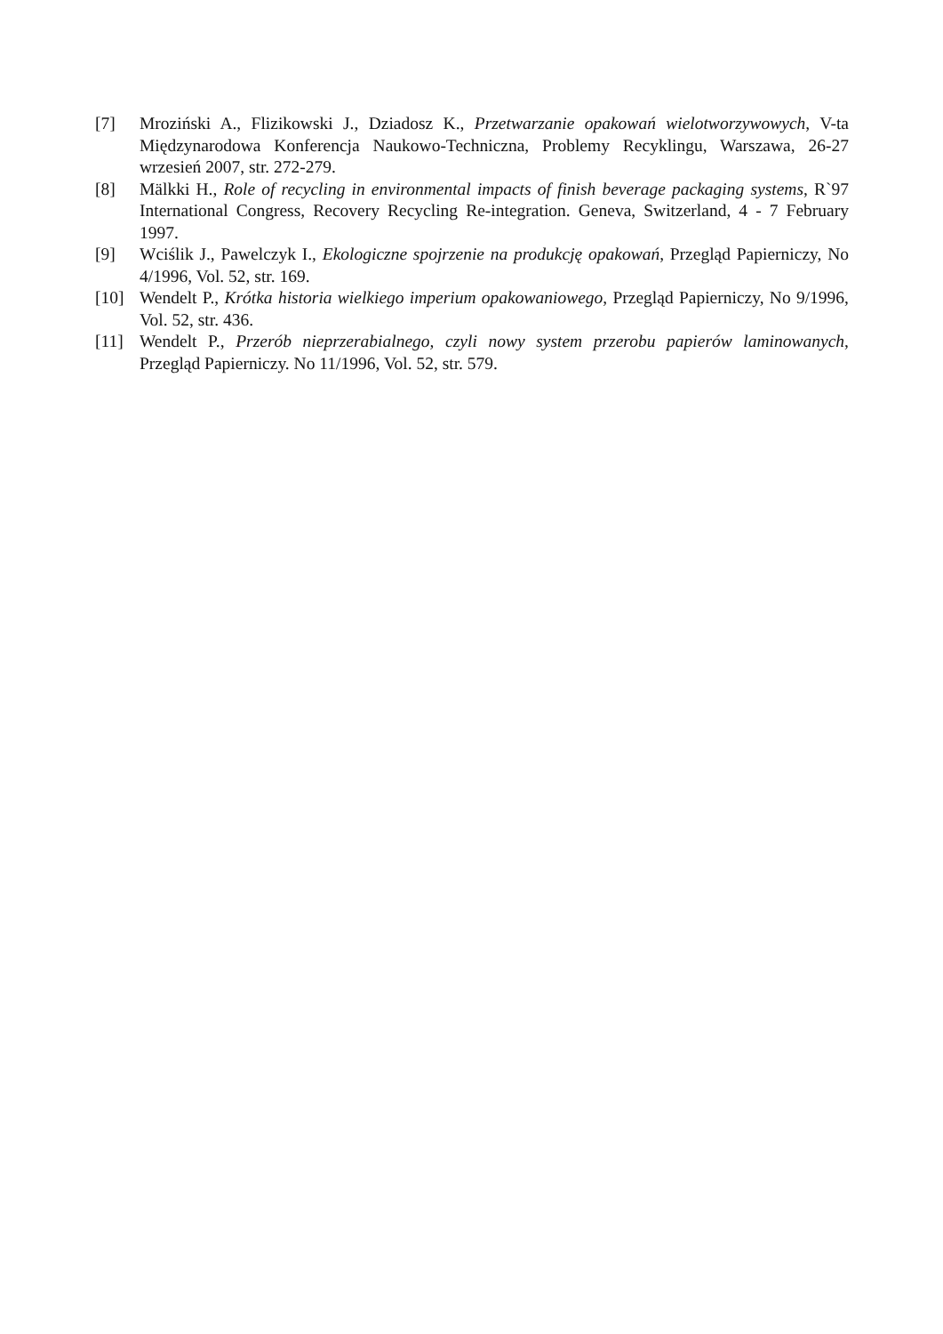[7] Mroziński A., Flizikowski J., Dziadosz K., Przetwarzanie opakowań wielotworzywowych, V-ta Międzynarodowa Konferencja Naukowo-Techniczna, Problemy Recyklingu, Warszawa, 26-27 wrzesień 2007, str. 272-279.
[8] Mälkki H., Role of recycling in environmental impacts of finish beverage packaging systems, R`97 International Congress, Recovery Recycling Re-integration. Geneva, Switzerland, 4 - 7 February 1997.
[9] Wciślik J., Pawelczyk I., Ekologiczne spojrzenie na produkcję opakowań, Przegląd Papierniczy, No 4/1996, Vol. 52, str. 169.
[10] Wendelt P., Krótka historia wielkiego imperium opakowaniowego, Przegląd Papierniczy, No 9/1996, Vol. 52, str. 436.
[11] Wendelt P., Przerób nieprzerabialnego, czyli nowy system przerobu papierów laminowanych, Przegląd Papierniczy. No 11/1996, Vol. 52, str. 579.